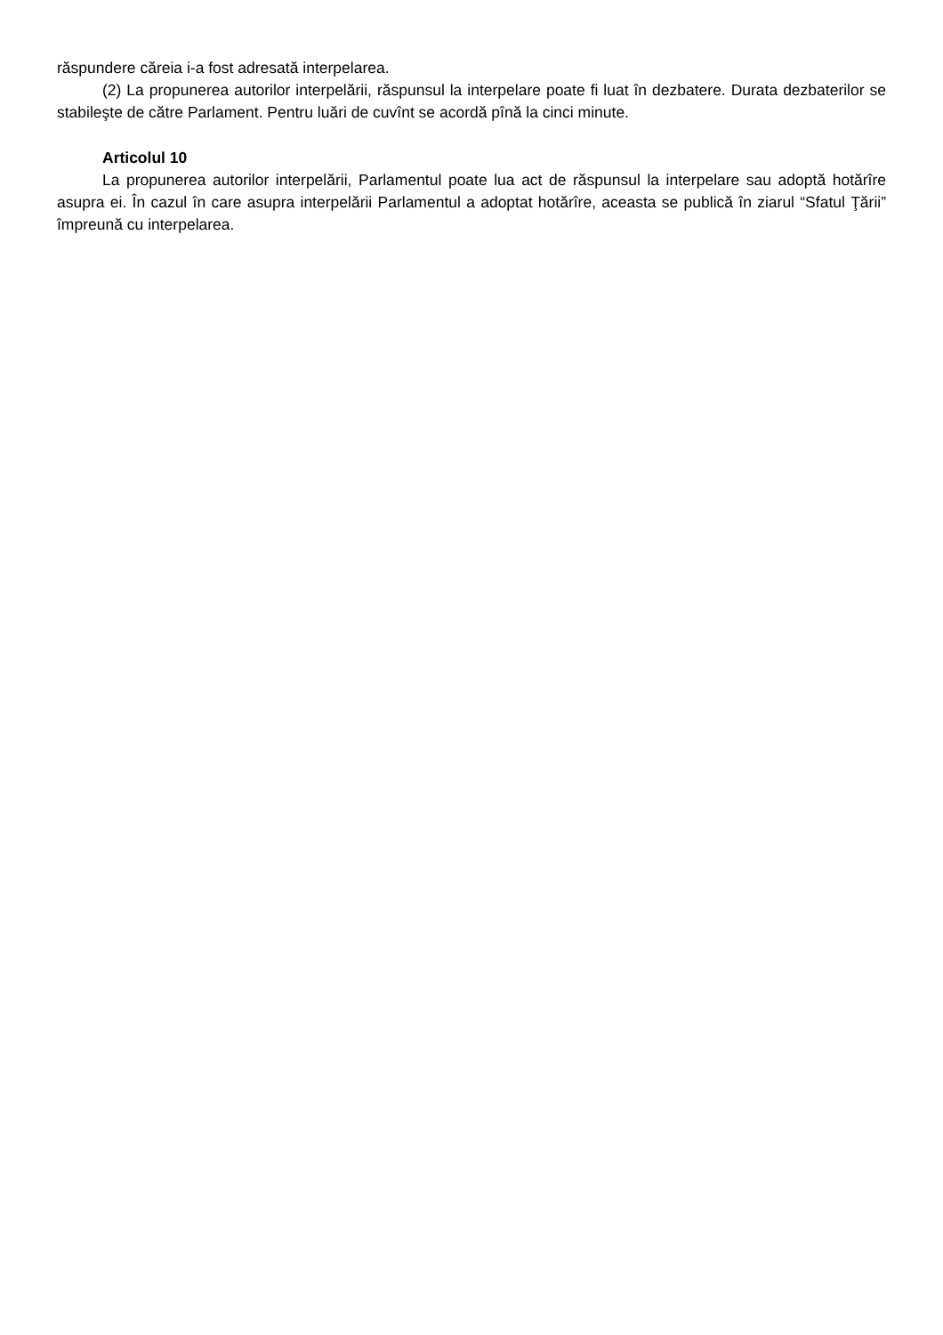răspundere căreia i-a fost adresată interpelarea.
(2) La propunerea autorilor interpelării, răspunsul la interpelare poate fi luat în dezbatere. Durata dezbaterilor se stabileşte de către Parlament. Pentru luări de cuvînt se acordă pînă la cinci minute.
Articolul 10
La propunerea autorilor interpelării, Parlamentul poate lua act de răspunsul la interpelare sau adoptă hotărîre asupra ei. În cazul în care asupra interpelării Parlamentul a adoptat hotărîre, aceasta se publică în ziarul “Sfatul Ţării” împreună cu interpelarea.